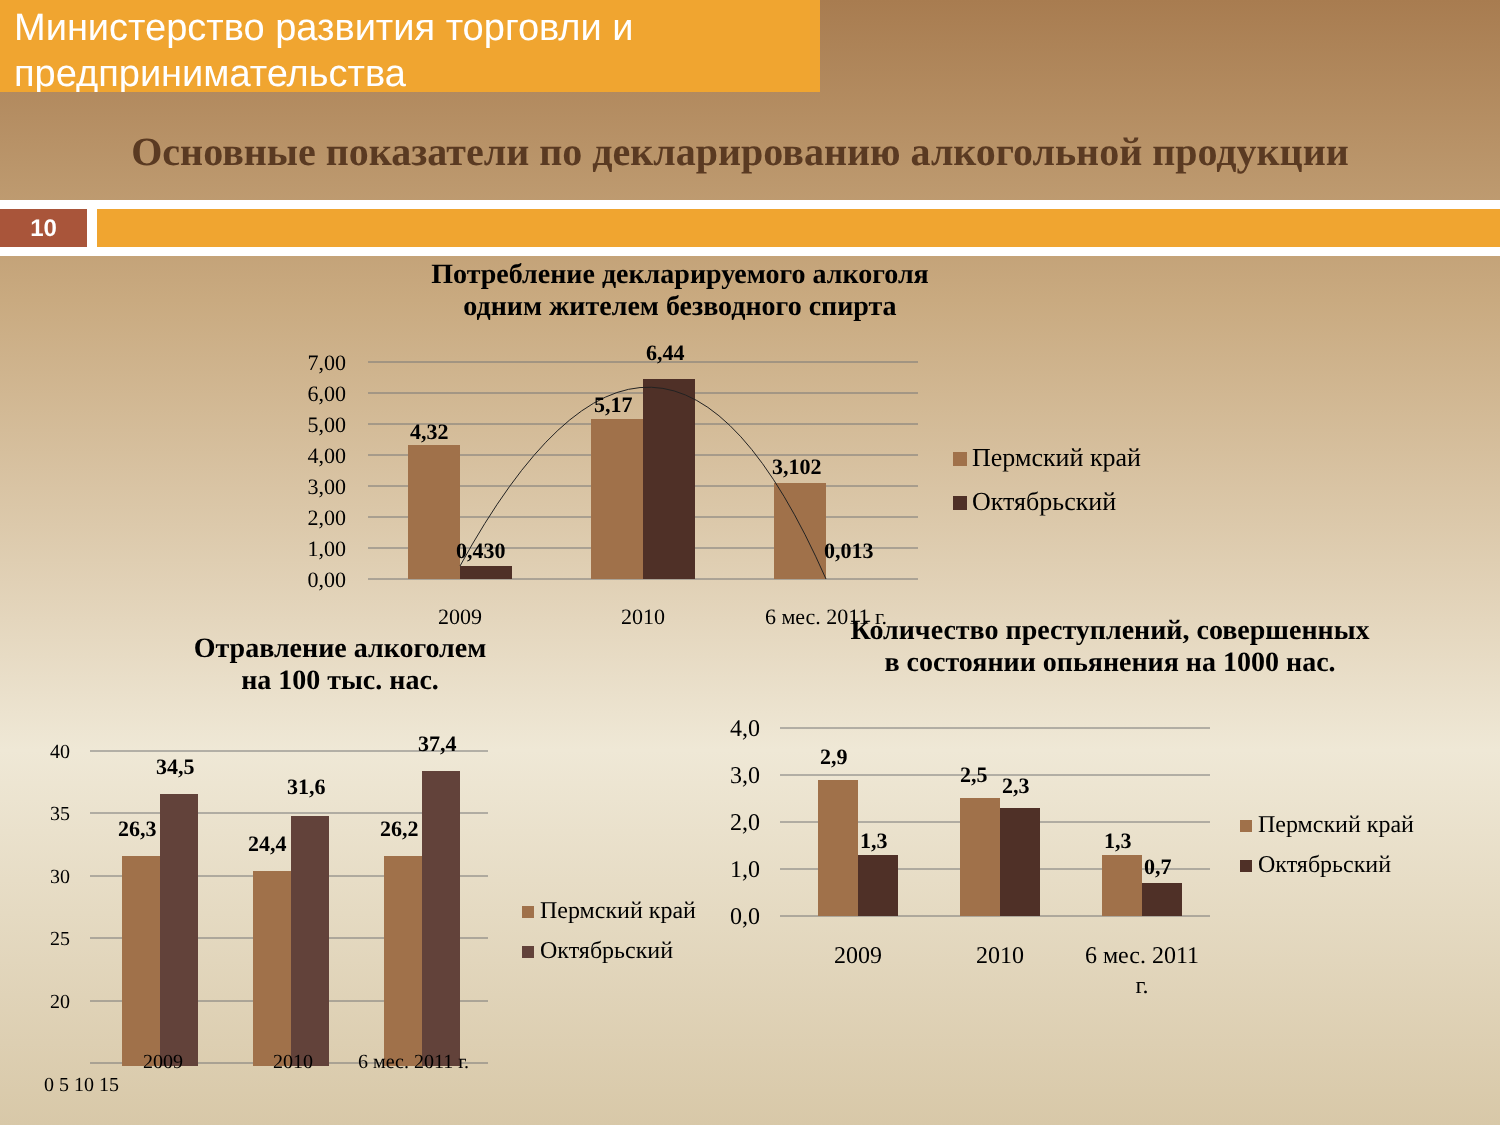Министерство развития торговли и
предпринимательства
Основные показатели по декларированию алкогольной продукции
10
Потребление декларируемого алкоголя
одним жителем безводного спирта
7,00
6,00
5,00
4,00
3,00
2,00
1,00
0,00
4,32
0,430
5,17
6,44
3,102
0,013
2009
2010
6 мес. 2011 г.
Пермский край
Октябрьский
Отравление алкоголем
на 100 тыс. нас.
40
35
30
25
20
26,3
34,5
24,4
31,6
26,2
37,4
Пермский край
Октябрьский
2009 2010 6 мес. 2011 г.
0 5 10 15
Количество преступлений, совершенных
в состоянии опьянения на 1000 нас.
4,0
3,0
2,0
1,0
0,0
2,9
1,3
2,5
2,3
1,3
0,7
2009
2010
6 мес. 2011
г.
Пермский край
Октябрьский